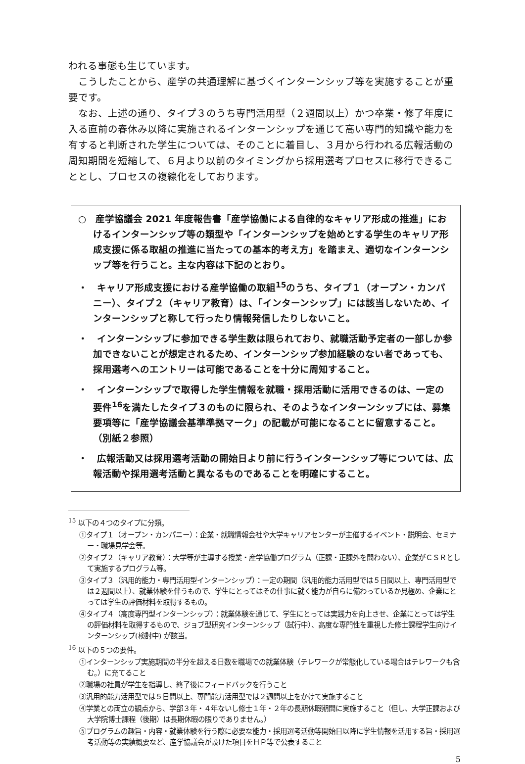われる事態も生じています。
　こうしたことから、産学の共通理解に基づくインターンシップ等を実施することが重要です。
　なお、上述の通り、タイプ３のうち専門活用型（２週間以上）かつ卒業・修了年度に入る直前の春休み以降に実施されるインターンシップを通じて高い専門的知識や能力を有すると判断された学生については、そのことに着目し、３月から行われる広報活動の周知期間を短縮して、６月より以前のタイミングから採用選考プロセスに移行できることとし、プロセスの複線化をしております。
○　産学協議会 2021 年度報告書「産学協働による自律的なキャリア形成の推進」におけるインターンシップ等の類型や「インターンシップを始めとする学生のキャリア形成支援に係る取組の推進に当たっての基本的考え方」を踏まえ、適切なインターンシップ等を行うこと。主な内容は下記のとおり。
・　キャリア形成支援における産学協働の取組<sup>15</sup>のうち、タイプ１（オープン・カンパニー）、タイプ２（キャリア教育）は、「インターンシップ」には該当しないため、インターンシップと称して行ったり情報発信したりしないこと。
・　インターンシップに参加できる学生数は限られており、就職活動予定者の一部しか参加できないことが想定されるため、インターンシップ参加経験のない者であっても、採用選考へのエントリーは可能であることを十分に周知すること。
・　インターンシップで取得した学生情報を就職・採用活動に活用できるのは、一定の要件<sup>16</sup>を満たしたタイプ３のものに限られ、そのようなインターンシップには、募集要項等に「産学協議会基準準拠マーク」の記載が可能になることに留意すること。（別紙２参照）
・　広報活動又は採用選考活動の開始日より前に行うインターンシップ等については、広報活動や採用選考活動と異なるものであることを明確にすること。
<sup>15</sup> 以下の４つのタイプに分類。
①タイプ１（オープン・カンパニー）：企業・就職情報会社や大学キャリアセンターが主催するイベント・説明会、セミナー・職場見学会等。
②タイプ２（キャリア教育）：大学等が主導する授業・産学協働プログラム（正課・正課外を問わない）、企業がＣＳＲとして実施するプログラム等。
③タイプ３（汎用的能力・専門活用型インターンシップ）：一定の期間（汎用的能力活用型では５日間以上、専門活用型では２週間以上）、就業体験を伴うもので、学生にとってはその仕事に就く能力が自らに備わっているか見極め、企業にとっては学生の評価材料を取得するもの。
④タイプ４（高度専門型インターンシップ）：就業体験を通じて、学生にとっては実践力を向上させ、企業にとっては学生の評価材料を取得するもので、ジョブ型研究インターンシップ（試行中）、高度な専門性を重視した修士課程学生向けインターンシップ(検討中) が該当。
<sup>16</sup> 以下の５つの要件。
①インターンシップ実施期間の半分を超える日数を職場での就業体験（テレワークが常態化している場合はテレワークも含む。）に充てること
②職場の社員が学生を指導し、終了後にフィードバックを行うこと
③汎用的能力活用型では５日間以上、専門能力活用型では２週間以上をかけて実施すること
④学業との両立の観点から、学部３年・４年ないし修士１年・２年の長期休暇期間に実施すること（但し、大学正課および大学院博士課程（後期）は長期休暇の限りでありません。）
⑤プログラムの趣旨・内容・就業体験を行う際に必要な能力・採用選考活動等開始日以降に学生情報を活用する旨・採用選考活動等の実績概要など、産学協議会が設けた項目をＨＰ等で公表すること
5